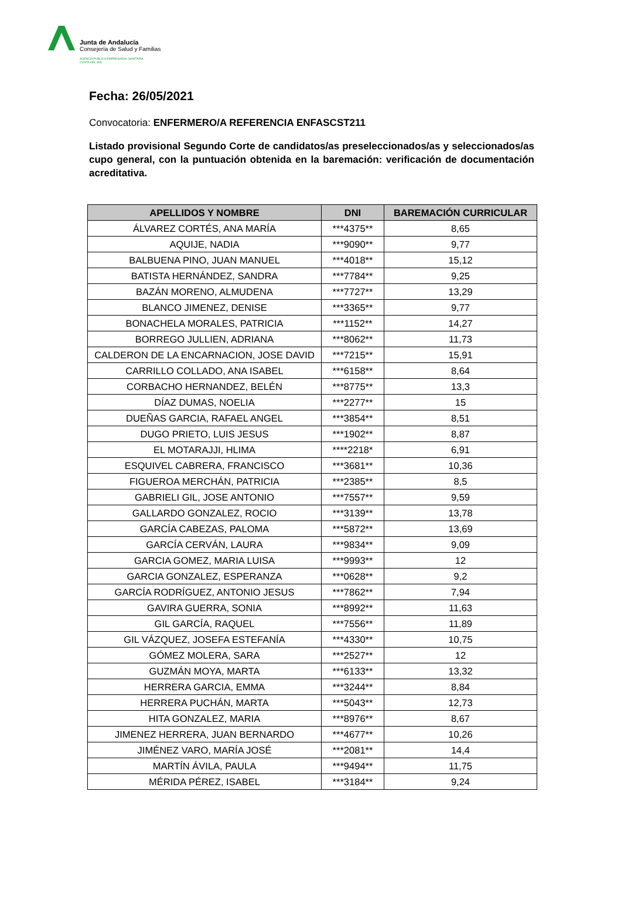Junta de Andalucía
Consejería de Salud y Familias
AGENCIA PÚBLICA EMPRESARIAL SANITARIA
COSTA DEL SOL
Fecha: 26/05/2021
Convocatoria: ENFERMERO/A REFERENCIA ENFASCST211
Listado provisional Segundo Corte de candidatos/as preseleccionados/as y seleccionados/as cupo general, con la puntuación obtenida en la baremación: verificación de documentación acreditativa.
| APELLIDOS Y NOMBRE | DNI | BAREMACIÓN CURRICULAR |
| --- | --- | --- |
| ÁLVAREZ CORTÉS, ANA MARÍA | ***4375** | 8,65 |
| AQUIJE, NADIA | ***9090** | 9,77 |
| BALBUENA PINO, JUAN MANUEL | ***4018** | 15,12 |
| BATISTA HERNÁNDEZ, SANDRA | ***7784** | 9,25 |
| BAZÁN MORENO, ALMUDENA | ***7727** | 13,29 |
| BLANCO JIMENEZ, DENISE | ***3365** | 9,77 |
| BONACHELA MORALES, PATRICIA | ***1152** | 14,27 |
| BORREGO JULLIEN, ADRIANA | ***8062** | 11,73 |
| CALDERON DE LA ENCARNACION, JOSE DAVID | ***7215** | 15,91 |
| CARRILLO COLLADO, ANA ISABEL | ***6158** | 8,64 |
| CORBACHO HERNANDEZ, BELÉN | ***8775** | 13,3 |
| DÍAZ DUMAS, NOELIA | ***2277** | 15 |
| DUEÑAS GARCIA, RAFAEL ANGEL | ***3854** | 8,51 |
| DUGO PRIETO, LUIS JESUS | ***1902** | 8,87 |
| EL MOTARAJJI, HLIMA | ****2218* | 6,91 |
| ESQUIVEL CABRERA, FRANCISCO | ***3681** | 10,36 |
| FIGUEROA MERCHÁN, PATRICIA | ***2385** | 8,5 |
| GABRIELI GIL, JOSE ANTONIO | ***7557** | 9,59 |
| GALLARDO GONZALEZ, ROCIO | ***3139** | 13,78 |
| GARCÍA CABEZAS, PALOMA | ***5872** | 13,69 |
| GARCÍA CERVÁN, LAURA | ***9834** | 9,09 |
| GARCIA GOMEZ, MARIA LUISA | ***9993** | 12 |
| GARCIA GONZALEZ, ESPERANZA | ***0628** | 9,2 |
| GARCÍA RODRÍGUEZ, ANTONIO JESUS | ***7862** | 7,94 |
| GAVIRA GUERRA, SONIA | ***8992** | 11,63 |
| GIL GARCÍA, RAQUEL | ***7556** | 11,89 |
| GIL VÁZQUEZ, JOSEFA ESTEFANÍA | ***4330** | 10,75 |
| GÓMEZ MOLERA, SARA | ***2527** | 12 |
| GUZMÁN MOYA, MARTA | ***6133** | 13,32 |
| HERRERA GARCIA, EMMA | ***3244** | 8,84 |
| HERRERA PUCHÁN, MARTA | ***5043** | 12,73 |
| HITA GONZALEZ, MARIA | ***8976** | 8,67 |
| JIMENEZ HERRERA, JUAN BERNARDO | ***4677** | 10,26 |
| JIMÉNEZ VARO, MARÍA JOSÉ | ***2081** | 14,4 |
| MARTÍN ÁVILA, PAULA | ***9494** | 11,75 |
| MÉRIDA PÉREZ, ISABEL | ***3184** | 9,24 |